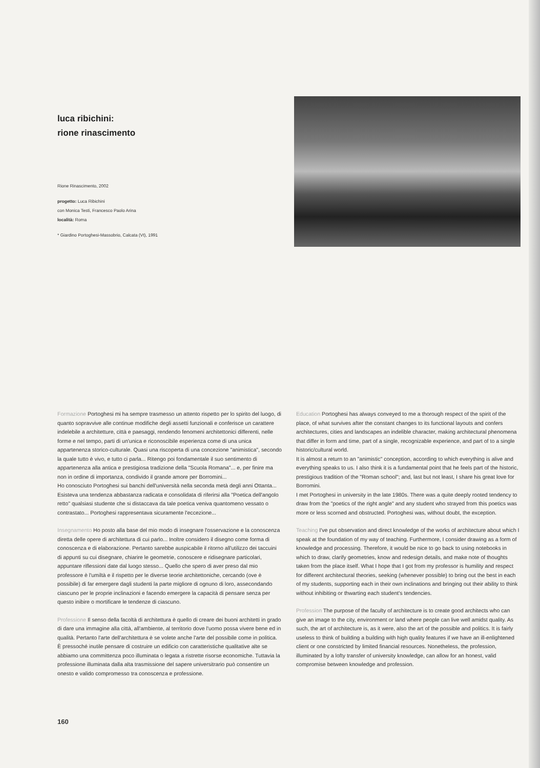luca ribichini:
rione rinascimento
Rione Rinascimento, 2002
progetto: Luca Ribichini
con Monica Testi, Francesco Paolo Arina
località: Roma
* Giardino Portoghesi-Massobrio, Calcata (Vt), 1991
Formazione Portoghesi mi ha sempre trasmesso un attento rispetto per lo spirito del luogo, di quanto sopravvive alle continue modifiche degli assetti funzionali e conferisce un carattere indelebile a architetture, città e paesaggi, rendendo fenomeni architettonici differenti, nelle forme e nel tempo, parti di un'unica e riconoscibile esperienza come di una unica appartenenza storico-culturale. Quasi una riscoperta di una concezione "animistica", secondo la quale tutto è vivo, e tutto ci parla... Ritengo poi fondamentale il suo sentimento di appartenenza alla antica e prestigiosa tradizione della "Scuola Romana"... e, per finire ma non in ordine di importanza, condivido il grande amore per Borromini...
Ho conosciuto Portoghesi sui banchi dell'università nella seconda metà degli anni Ottanta... Esisteva una tendenza abbastanza radicata e consolidata di riferirsi alla "Poetica dell'angolo retto" qualsiasi studente che si distaccava da tale poetica veniva quantomeno vessato o contrastato... Portoghesi rappresentava sicuramente l'eccezione...
Insegnamento Ho posto alla base del mio modo di insegnare l'osservazione e la conoscenza diretta delle opere di architettura di cui parlo... Inoltre considero il disegno come forma di conoscenza e di elaborazione. Pertanto sarebbe auspicabile il ritorno all'utilizzo dei taccuini di appunti su cui disegnare, chiarire le geometrie, conoscere e ridisegnare particolari, appuntare riflessioni date dal luogo stesso... Quello che spero di aver preso dal mio professore è l'umiltà e il rispetto per le diverse teorie architettoniche, cercando (ove è possibile) di far emergere dagli studenti la parte migliore di ognuno di loro, assecondando ciascuno per le proprie inclinazioni e facendo emergere la capacità di pensare senza per questo inibire o mortificare le tendenze di ciascuno.
Professione Il senso della facoltà di architettura è quello di creare dei buoni architetti in grado di dare una immagine alla città, all'ambiente, al territorio dove l'uomo possa vivere bene ed in qualità. Pertanto l'arte dell'architettura è se volete anche l'arte del possibile come in politica. È pressoché inutile pensare di costruire un edificio con caratteristiche qualitative alte se abbiamo una committenza poco illuminata o legata a ristrette risorse economiche. Tuttavia la professione illuminata dalla alta trasmissione del sapere universitrario può consentire un onesto e valido compromesso tra conoscenza e professione.
Education Portoghesi has always conveyed to me a thorough respect of the spirit of the place, of what survives after the constant changes to its functional layouts and confers architectures, cities and landscapes an indelible character, making architectural phenomena that differ in form and time, part of a single, recognizable experience, and part of to a single historic/cultural world.
It is almost a return to an "animistic" conception, according to which everything is alive and everything speaks to us. I also think it is a fundamental point that he feels part of the historic, prestigious tradition of the "Roman school"; and, last but not least, I share his great love for Borromini.
I met Portoghesi in university in the late 1980s. There was a quite deeply rooted tendency to draw from the "poetics of the right angle" and any student who strayed from this poetics was more or less scorned and obstructed. Portoghesi was, without doubt, the exception.
Teaching I've put observation and direct knowledge of the works of architecture about which I speak at the foundation of my way of teaching. Furthermore, I consider drawing as a form of knowledge and processing. Therefore, it would be nice to go back to using notebooks in which to draw, clarify geometries, know and redesign details, and make note of thoughts taken from the place itself. What I hope that I got from my professor is humility and respect for different architectural theories, seeking (whenever possible) to bring out the best in each of my students, supporting each in their own inclinations and bringing out their ability to think without inhibiting or thwarting each student's tendencies.
Profession The purpose of the faculty of architecture is to create good architects who can give an image to the city, environment or land where people can live well amidst quality. As such, the art of architecture is, as it were, also the art of the possible and politics. It is fairly useless to think of building a building with high quality features if we have an ill-enlightened client or one constricted by limited financial resources. Nonetheless, the profession, illuminated by a lofty transfer of university knowledge, can allow for an honest, valid compromise between knowledge and profession.
160